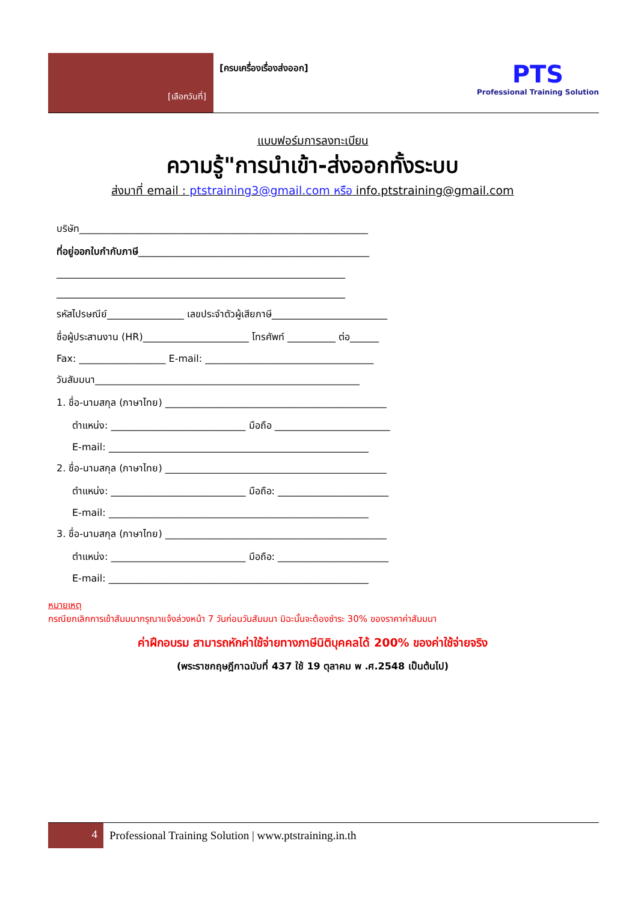[เลือกวันที่]
[ครบเครื่องเรื่องส่งออก]
PTS
Professional Training Solution
แบบฟอร์มการลงทะเบียน
ความรู้"การนำเข้า-ส่งออกทั้งระบบ
ส่งมาที่ email : ptstraining3@gmail.com หรือ info.ptstraining@gmail.com
บริษัท____________________________________________________________
ที่อยู่ออกใบกำกับภาษี________________________________________________
____________________________________________________________
____________________________________________________________
รหัสไปรษณีย์________________ เลขประจำตัวผู้เสียภาษี________________________
ชื่อผู้ประสานงาน (HR)______________________ โทรศัพท์ __________ ต่อ______
Fax: __________________ E-mail: ___________________________________
วันสัมมนา_______________________________________________________
1. ชื่อ-นามสกุล (ภาษาไทย) ______________________________________________
ตำแหน่ง: ____________________________ มือถือ ________________________
E-mail: ______________________________________________________
2. ชื่อ-นามสกุล (ภาษาไทย) ______________________________________________
ตำแหน่ง: ____________________________ มือถือ: _______________________
E-mail: ______________________________________________________
3. ชื่อ-นามสกุล (ภาษาไทย) ______________________________________________
ตำแหน่ง: ____________________________ มือถือ: _______________________
E-mail: ______________________________________________________
หมายเหตุ
กรณียกเลิกการเข้าสัมมนากรุณาแจ้งล่วงหน้า 7 วันก่อนวันสัมมนา มิฉะนั้นจะต้องชำระ 30% ของราคาค่าสัมมนา
ค่าฝึกอบรม สามารถหักค่าใช้จ่ายทางภาษีนิติบุคคลได้ 200% ของค่าใช้จ่ายจริง
(พระราชกฤษฎีกาฉบับที่ 437 ใช้ 19 ตุลาคม พ .ศ.2548 เป็นต้นไป)
4
Professional Training Solution | www.ptstraining.in.th